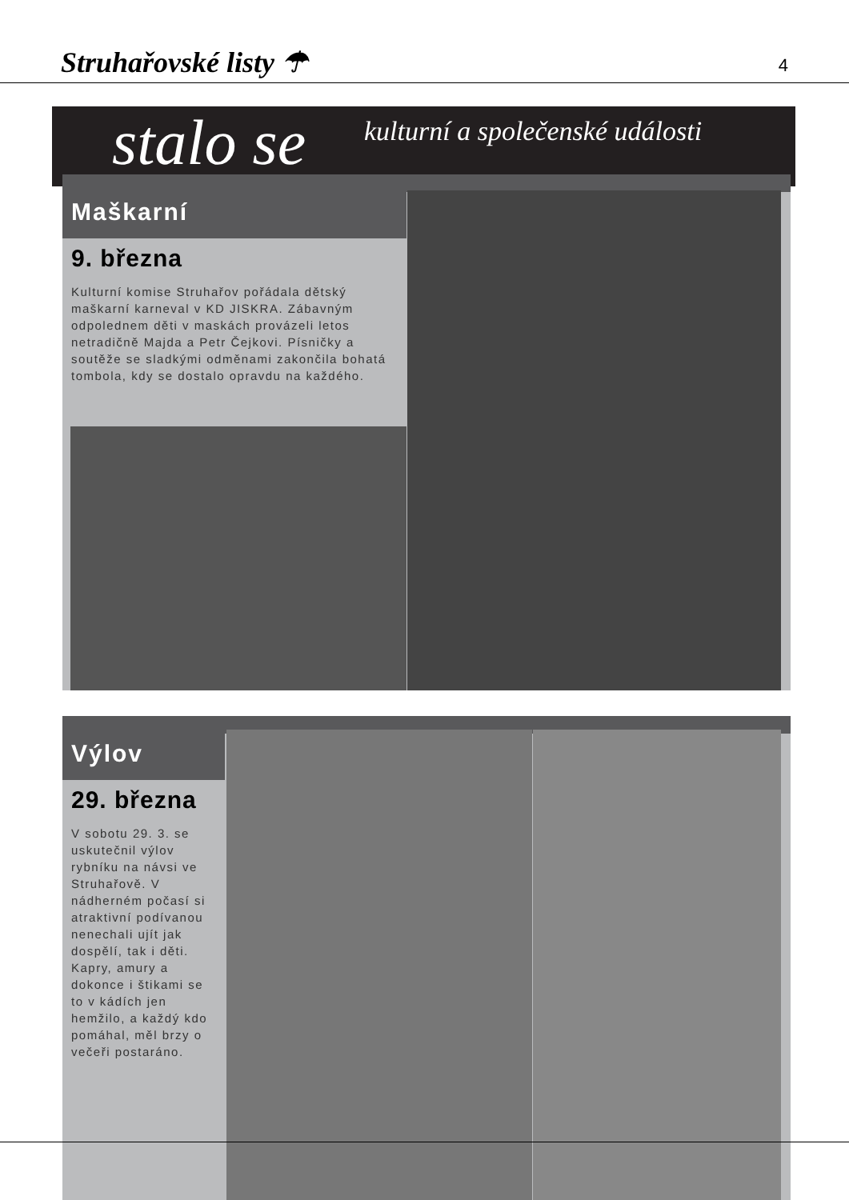Struhařovské listy ☂
4
stalo se kulturní a společenské události
Maškarní
9. března
Kulturní komise Struhařov pořádala dětský maškarní karneval v KD JISKRA. Zábavným odpolednem děti v maskách provázeli letos netradičně Majda a Petr Čejkovi. Písničky a soutěže se sladkými odměnami zakončila bohatá tombola, kdy se dostalo opravdu na každého.
Výlov
29. března
V sobotu 29. 3. se uskutečnil výlov rybníku na návsi ve Struhařově. V nádherném počasí si atraktivní podívanou nenechali ujít jak dospělí, tak i děti. Kapry, amury a dokonce i štikami se to v kádích jen hemžilo, a každý kdo pomáhal, měl brzy o večeři postaráno.